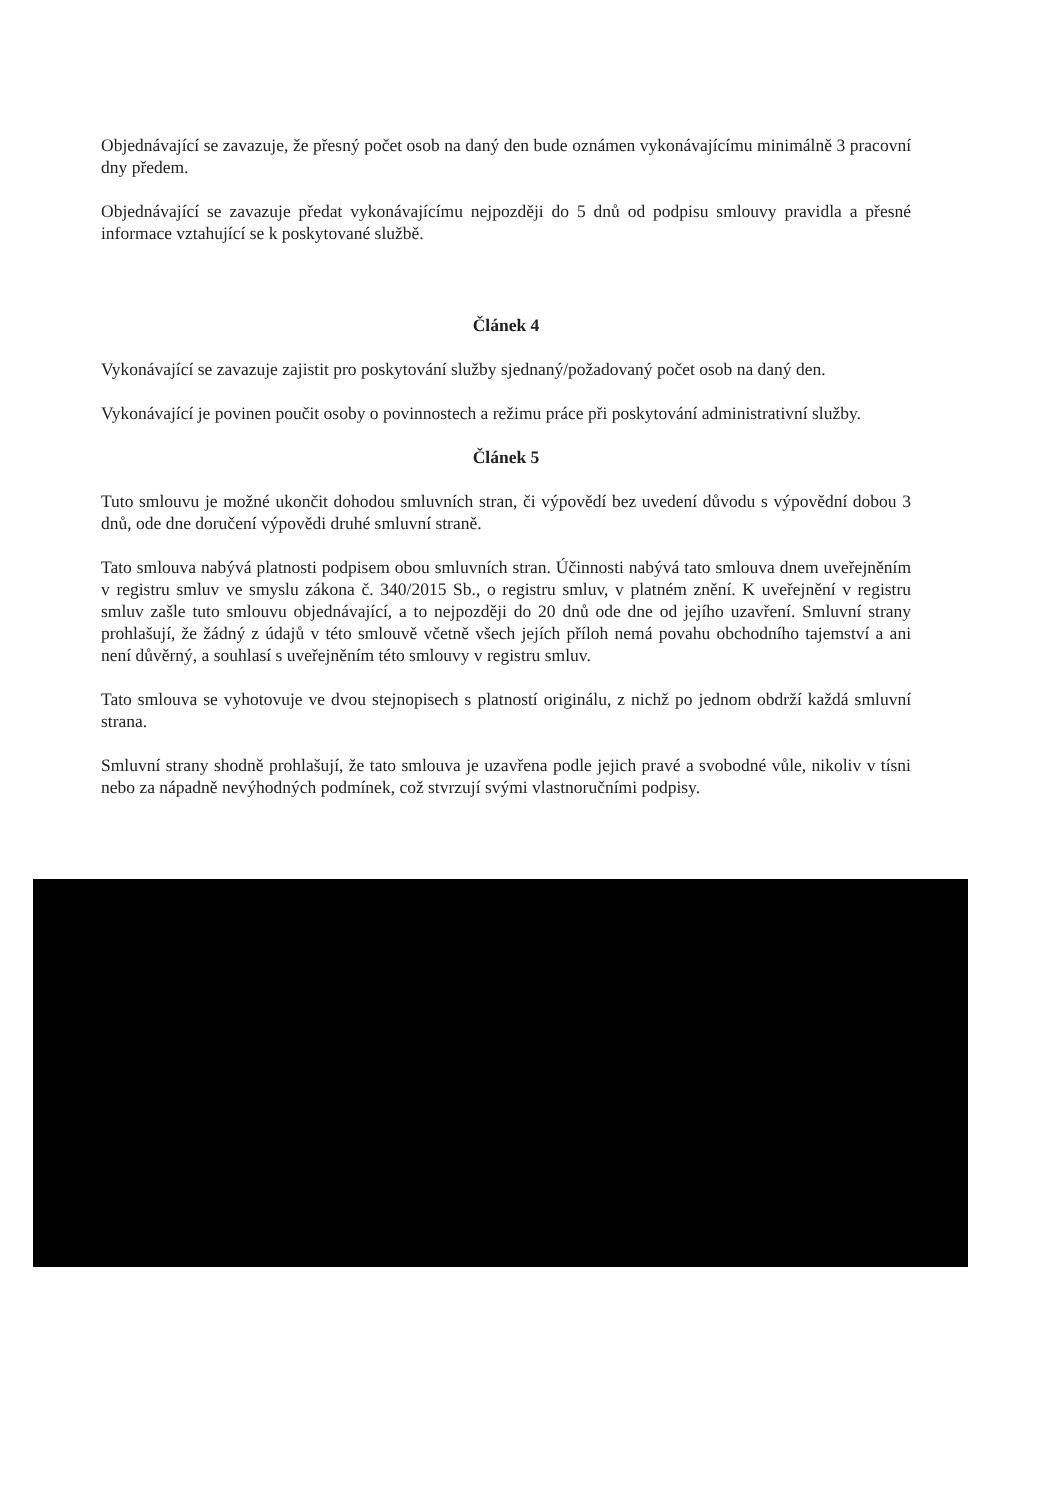Objednávající se zavazuje, že přesný počet osob na daný den bude oznámen vykonávajícímu minimálně 3 pracovní dny předem.
Objednávající se zavazuje předat vykonávajícímu nejpozději do 5 dnů od podpisu smlouvy pravidla a přesné informace vztahující se k poskytované službě.
Článek 4
Vykonávající se zavazuje zajistit pro poskytování služby sjednaný/požadovaný počet osob na daný den.
Vykonávající je povinen poučit osoby o povinnostech a režimu práce při poskytování administrativní služby.
Článek 5
Tuto smlouvu je možné ukončit dohodou smluvních stran, či výpovědí bez uvedení důvodu s výpovědní dobou 3 dnů, ode dne doručení výpovědi druhé smluvní straně.
Tato smlouva nabývá platnosti podpisem obou smluvních stran. Účinnosti nabývá tato smlouva dnem uveřejněním v registru smluv ve smyslu zákona č. 340/2015 Sb., o registru smluv, v platném znění. K uveřejnění v registru smluv zašle tuto smlouvu objednávající, a to nejpozději do 20 dnů ode dne od jejího uzavření. Smluvní strany prohlašují, že žádný z údajů v této smlouvě včetně všech jejích příloh nemá povahu obchodního tajemství a ani není důvěrný, a souhlasí s uveřejněním této smlouvy v registru smluv.
Tato smlouva se vyhotovuje ve dvou stejnopisech s platností originálu, z nichž po jednom obdrží každá smluvní strana.
Smluvní strany shodně prohlašují, že tato smlouva je uzavřena podle jejich pravé a svobodné vůle, nikoliv v tísni nebo za nápadně nevýhodných podmínek, což stvrzují svými vlastnoručními podpisy.